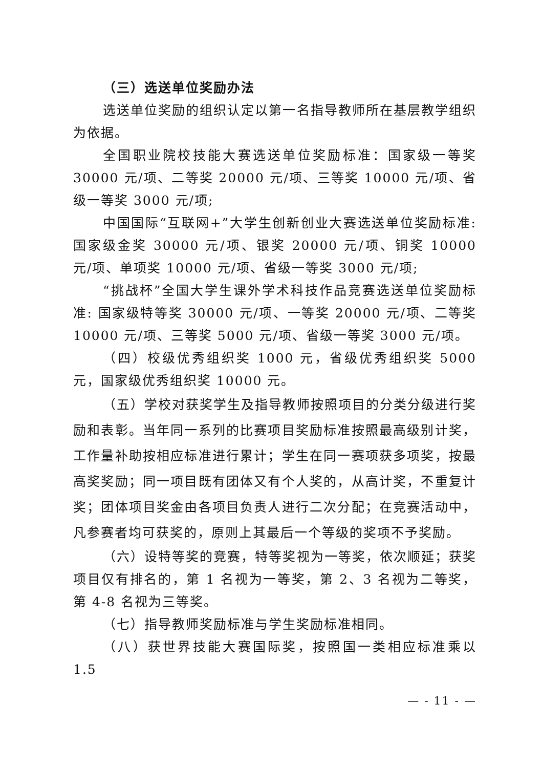（三）选送单位奖励办法
选送单位奖励的组织认定以第一名指导教师所在基层教学组织为依据。
全国职业院校技能大赛选送单位奖励标准：国家级一等奖30000 元/项、二等奖 20000 元/项、三等奖 10000 元/项、省级一等奖 3000 元/项;
中国国际“互联网+”大学生创新创业大赛选送单位奖励标准: 国家级金奖 30000 元/项、银奖 20000 元/项、铜奖 10000 元/项、单项奖 10000 元/项、省级一等奖 3000 元/项;
“挑战杯”全国大学生课外学术科技作品竞赛选送单位奖励标准: 国家级特等奖 30000 元/项、一等奖 20000 元/项、二等奖10000 元/项、三等奖 5000 元/项、省级一等奖 3000 元/项。
（四）校级优秀组织奖 1000 元，省级优秀组织奖 5000 元，国家级优秀组织奖 10000 元。
（五）学校对获奖学生及指导教师按照项目的分类分级进行奖励和表彰。当年同一系列的比赛项目奖励标准按照最高级别计奖，工作量补助按相应标准进行累计；学生在同一赛项获多项奖，按最高奖奖励；同一项目既有团体又有个人奖的，从高计奖，不重复计奖；团体项目奖金由各项目负责人进行二次分配；在竞赛活动中，凡参赛者均可获奖的，原则上其最后一个等级的奖项不予奖励。
（六）设特等奖的竞赛，特等奖视为一等奖，依次顺延；获奖项目仅有排名的，第 1 名视为一等奖，第 2、3 名视为二等奖，第 4-8 名视为三等奖。
（七）指导教师奖励标准与学生奖励标准相同。
（八）获世界技能大赛国际奖，按照国一类相应标准乘以 1.5
— - 11 - —